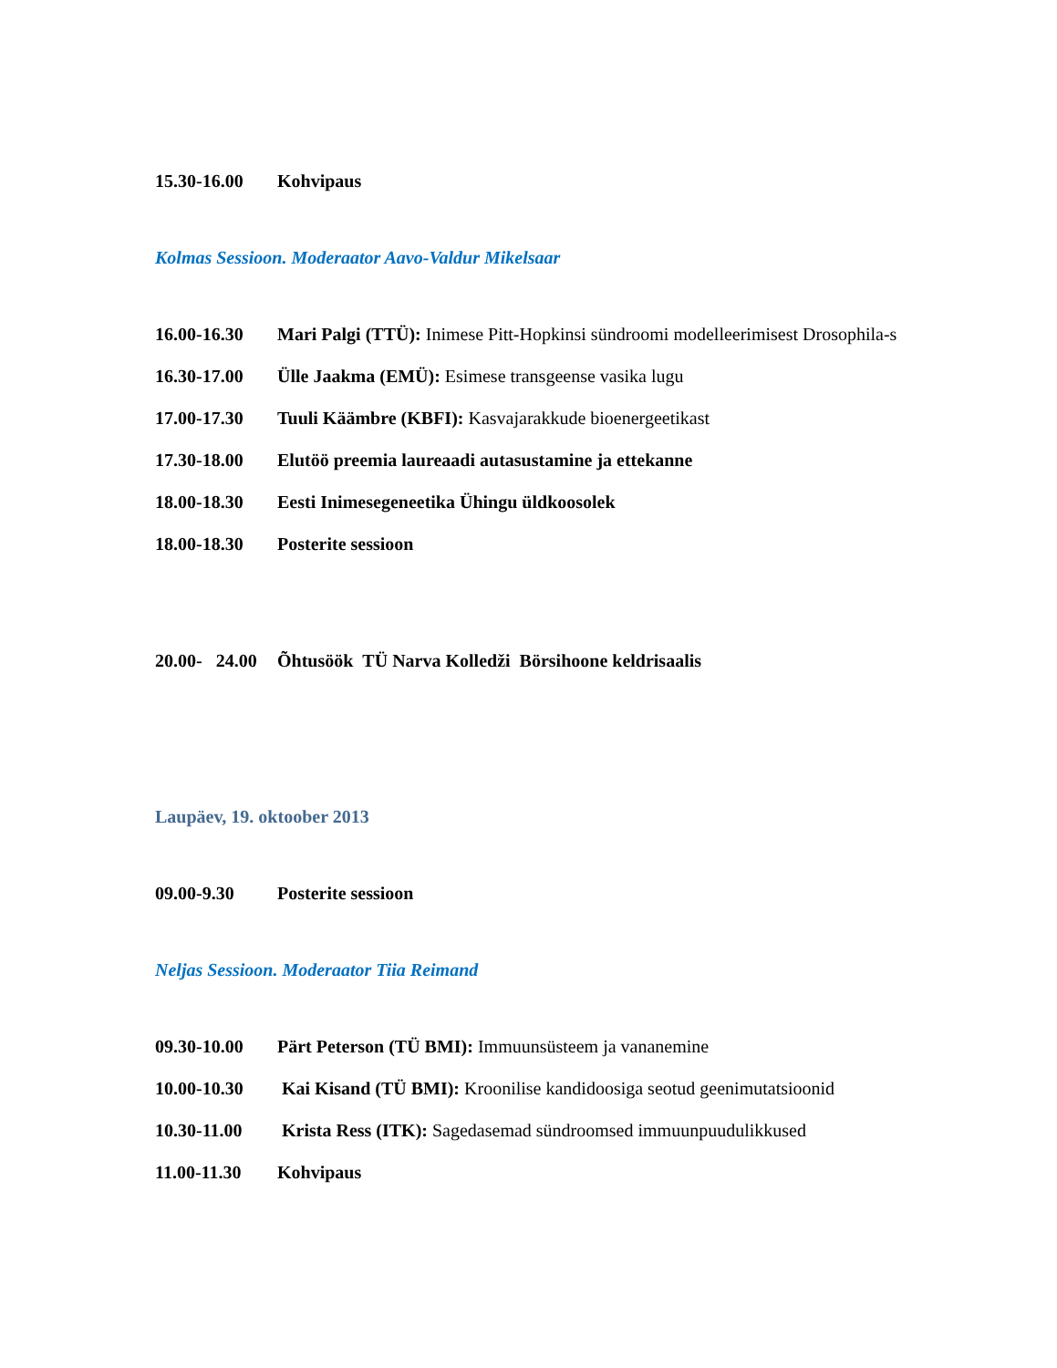15.30-16.00 Kohvipaus
Kolmas Sessioon. Moderaator Aavo-Valdur Mikelsaar
16.00-16.30 Mari Palgi (TTÜ): Inimese Pitt-Hopkinsi sündroomi modelleerimisest Drosophila-s
16.30-17.00 Ülle Jaakma (EMÜ): Esimese transgeense vasika lugu
17.00-17.30 Tuuli Käämbre (KBFI): Kasvajarakkude bioenergeetikast
17.30-18.00 Elutöö preemia laureaadi autasustamine ja ettekanne
18.00-18.30 Eesti Inimesegeneetika Ühingu üldkoosolek
18.00-18.30 Posterite sessioon
20.00- 24.00 Õhtusöök TÜ Narva Kolledži Börsihoone keldrisaalis
Laupäev, 19. oktoober 2013
09.00-9.30 Posterite sessioon
Neljas Sessioon. Moderaator Tiia Reimand
09.30-10.00 Pärt Peterson (TÜ BMI): Immuunsüsteem ja vananemine
10.00-10.30 Kai Kisand (TÜ BMI): Kroonilise kandidoosiga seotud geenimutatsioonid
10.30-11.00 Krista Ress (ITK): Sagedasemad sündroomsed immuunpuudulikkused
11.00-11.30 Kohvipaus